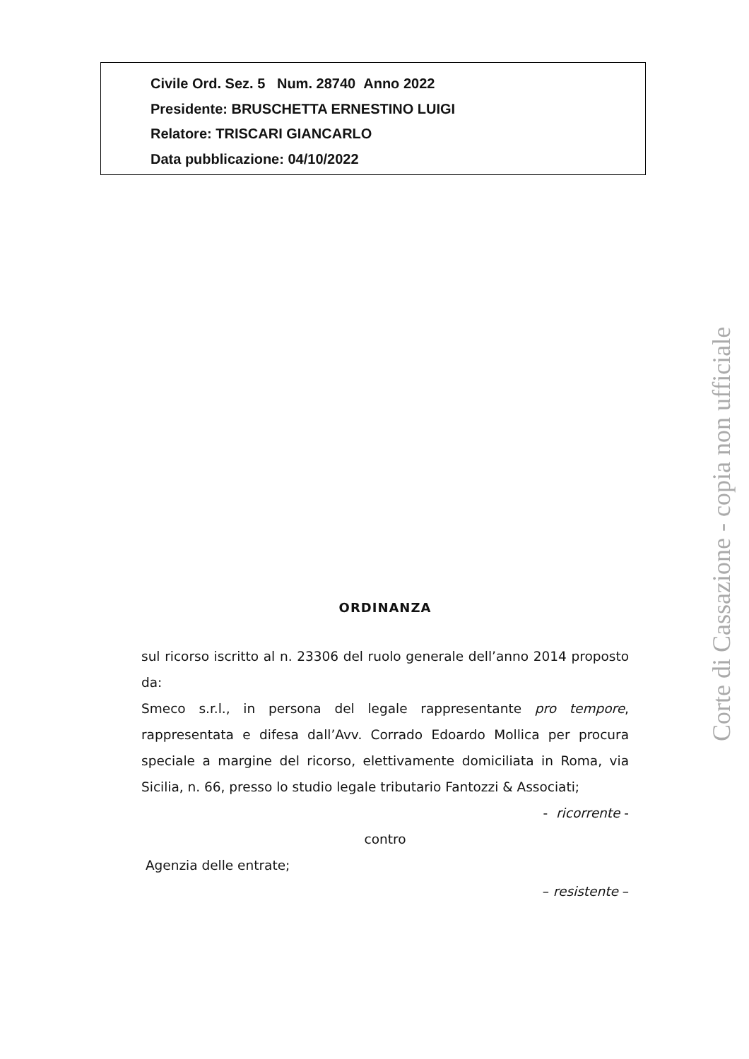Civile Ord. Sez. 5 Num. 28740 Anno 2022
Presidente: BRUSCHETTA ERNESTINO LUIGI
Relatore: TRISCARI GIANCARLO
Data pubblicazione: 04/10/2022
Corte di Cassazione - copia non ufficiale
ORDINANZA
sul ricorso iscritto al n. 23306 del ruolo generale dell’anno 2014 proposto da:
Smeco s.r.l., in persona del legale rappresentante pro tempore, rappresentata e difesa dall’Avv. Corrado Edoardo Mollica per procura speciale a margine del ricorso, elettivamente domiciliata in Roma, via Sicilia, n. 66, presso lo studio legale tributario Fantozzi & Associati;
- ricorrente -
contro
Agenzia delle entrate;
– resistente –